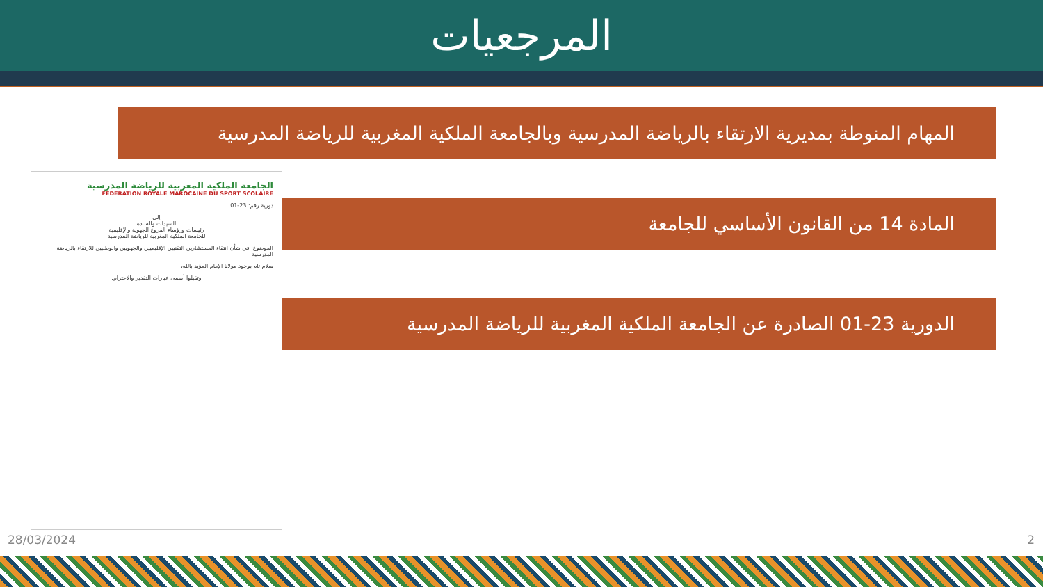المرجعيات
المهام المنوطة بمديرية الارتقاء بالرياضة المدرسية وبالجامعة الملكية المغربية للرياضة المدرسية
الجامعة الملكية المغربية للرياضة المدرسية
FEDERATION ROYALE MAROCAINE DU SPORT SCOLAIRE
دورية رقم: 23-01
إلى
السيدات والسادة
رئيسات ورؤساء الفروع الجهوية والإقليمية
للجامعة الملكية المغربية للرياضة المدرسية
الموضوع: في شأن انتقاء المستشارين التقنيين الإقليميين والجهويين والوطنيين للارتقاء بالرياضة المدرسية
سلام تام بوجود مولانا الإمام المؤيد بالله،
وتقبلوا أسمى عبارات التقدير والاحترام.
المادة 14 من القانون الأساسي للجامعة
الدورية 23-01 الصادرة عن الجامعة الملكية المغربية للرياضة المدرسية
28/03/2024 2